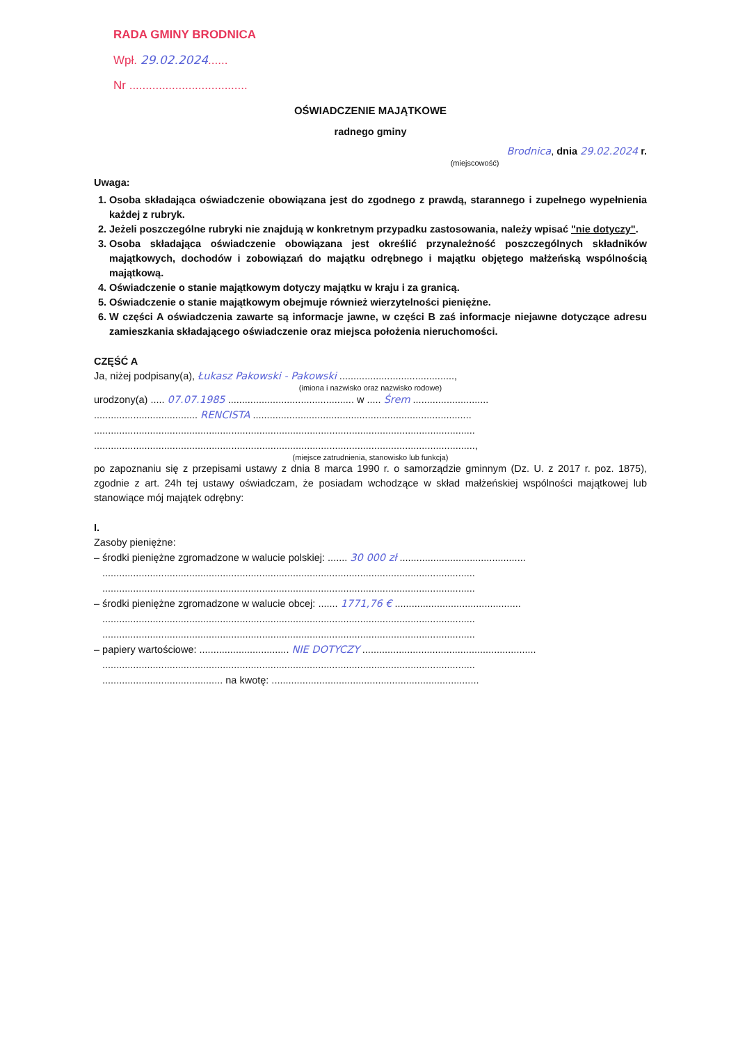RADA GMINY BRODNICA
Wpł. 29.02.2024......
Nr ....................................
OŚWIADCZENIE MAJĄTKOWE
radnego gminy
Brodnica, dnia 29.02.2024 r.
(miejscowość)
Uwaga:
1. Osoba składająca oświadczenie obowiązana jest do zgodnego z prawdą, starannego i zupełnego wypełnienia każdej z rubryk.
2. Jeżeli poszczególne rubryki nie znajdują w konkretnym przypadku zastosowania, należy wpisać "nie dotyczy".
3. Osoba składająca oświadczenie obowiązana jest określić przynależność poszczególnych składników majątkowych, dochodów i zobowiązań do majątku odrębnego i majątku objętego małżeńską wspólnością majątkową.
4. Oświadczenie o stanie majątkowym dotyczy majątku w kraju i za granicą.
5. Oświadczenie o stanie majątkowym obejmuje również wierzytelności pieniężne.
6. W części A oświadczenia zawarte są informacje jawne, w części B zaś informacje niejawne dotyczące adresu zamieszkania składającego oświadczenie oraz miejsca położenia nieruchomości.
CZĘŚĆ A
Ja, niżej podpisany(a), Łukasz Pakowski - Pakowski .........................................,
(imiona i nazwisko oraz nazwisko rodowe)
urodzony(a) ..... 07.07.1985 ............................................. w ..... Śrem ...........................
..................................... RENCISTA ..............................................................................
........................................................................................................................................
........................................................................................................................................,
(miejsce zatrudnienia, stanowisko lub funkcja)
po zapoznaniu się z przepisami ustawy z dnia 8 marca 1990 r. o samorządzie gminnym (Dz. U. z 2017 r. poz. 1875), zgodnie z art. 24h tej ustawy oświadczam, że posiadam wchodzące w skład małżeńskiej wspólności majątkowej lub stanowiące mój majątek odrębny:
I.
Zasoby pieniężne:
– środki pieniężne zgromadzone w walucie polskiej: ....... 30 000 zł .............................................
.....................................................................................................................................
.....................................................................................................................................
– środki pieniężne zgromadzone w walucie obcej: ....... 1771,76 € .............................................
.....................................................................................................................................
.....................................................................................................................................
– papiery wartościowe: ................................ NIE DOTYCZY ..............................................................
.....................................................................................................................................
........................................... na kwotę: ..........................................................................